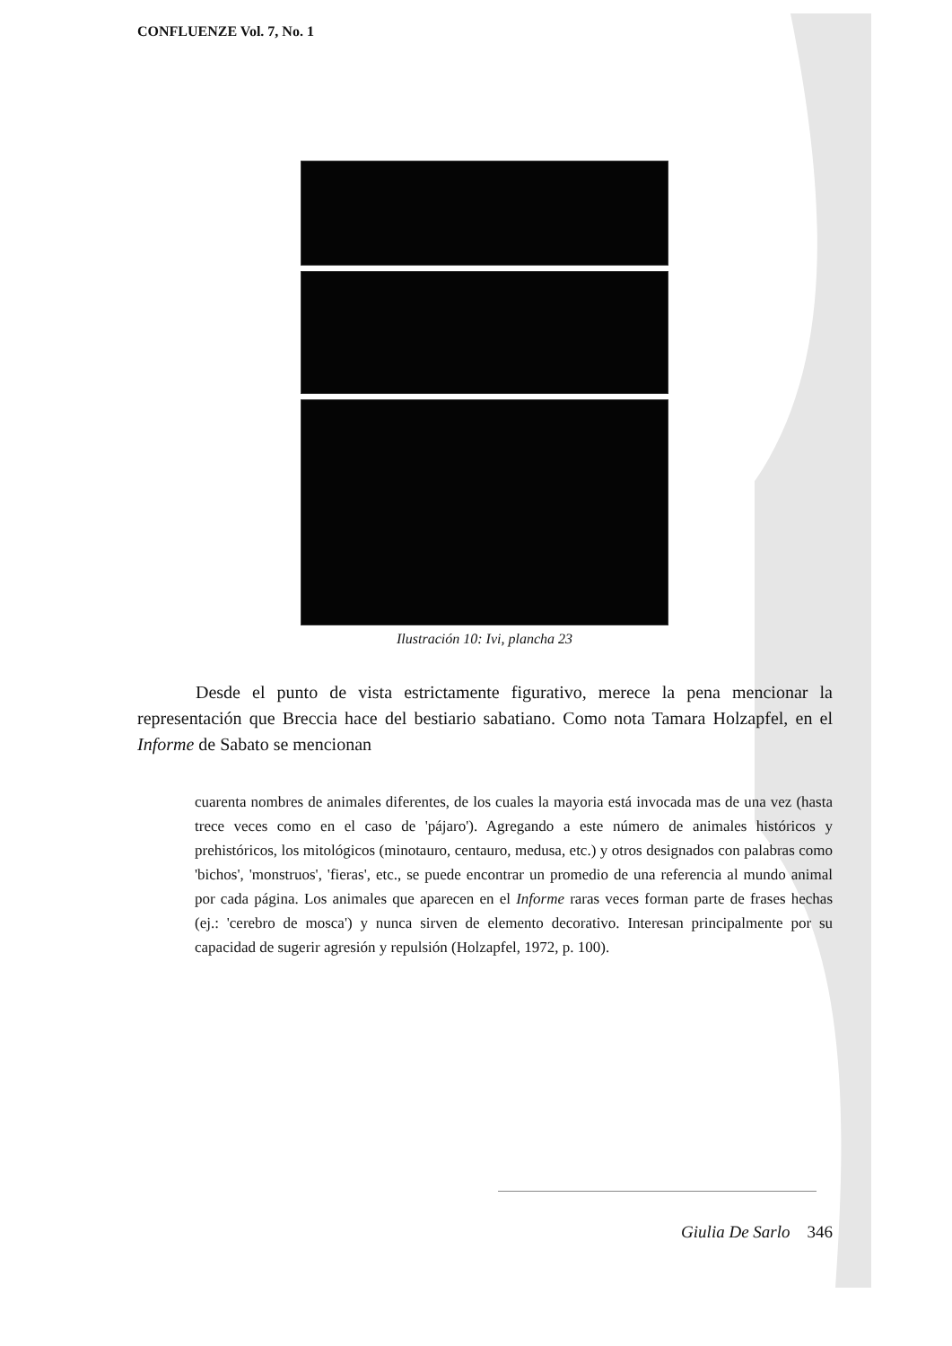CONFLUENZE Vol. 7, No. 1
Ilustración 10: Ivi, plancha 23
Desde el punto de vista estrictamente figurativo, merece la pena mencionar la representación que Breccia hace del bestiario sabatiano. Como nota Tamara Holzapfel, en el Informe de Sabato se mencionan
cuarenta nombres de animales diferentes, de los cuales la mayoria está invocada mas de una vez (hasta trece veces como en el caso de 'pájaro'). Agregando a este número de animales históricos y prehistóricos, los mitológicos (minotauro, centauro, medusa, etc.) y otros designados con palabras como 'bichos', 'monstruos', 'fieras', etc., se puede encontrar un promedio de una referencia al mundo animal por cada página. Los animales que aparecen en el Informe raras veces forman parte de frases hechas (ej.: 'cerebro de mosca') y nunca sirven de elemento decorativo. Interesan principalmente por su capacidad de sugerir agresión y repulsión (Holzapfel, 1972, p. 100).
Giulia De Sarlo 346